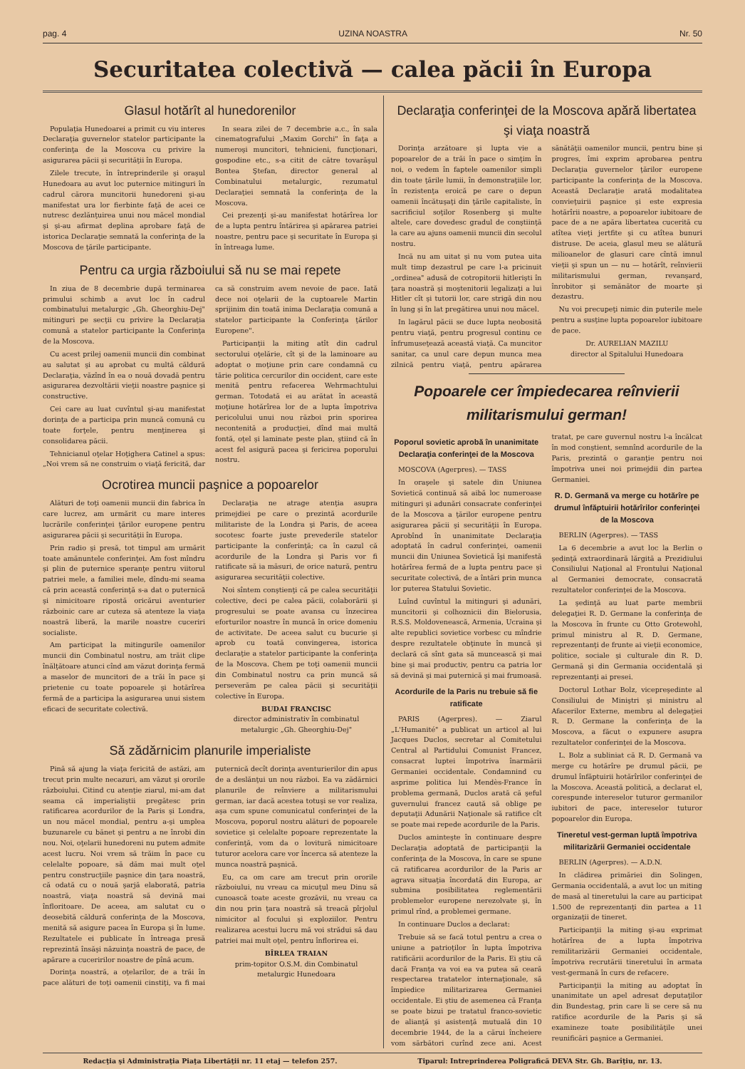pag. 4 UZINA NOASTRA Nr. 50
Securitatea colectivă — calea păcii în Europa
Glasul hotărît al hunedorenilor
Populaţia Hunedoarei a primit cu viu interes Declaraţia guvernelor statelor participante la conferinţa de la Moscova cu privire la asigurarea păcii şi securităţii în Europa.
Zilele trecute, în întreprinderile şi oraşul Hunedoara au avut loc puternice mitinguri în cadrul cărora muncitorii hunedoreni şi-au manifestat ura lor fierbinte faţă de acei ce nutresc dezlănţuirea unui nou măcel mondial şi şi-au afirmat deplina aprobare faţă de istorica Declaraţie semnată la conferinţa de la Moscova de ţările participante.
In seara zilei de 7 decembrie a.c., în sala cinematografului „Maxim Gorchi" în faţa a numeroşi muncitori, tehnicieni, funcţionari, gospodine etc., s-a citit de către tovarăşul Bontea Ştefan, director general al Combinatului metalurgic, rezumatul Declaraţiei semnată la conferinţa de la Moscova.
Cei prezenţi şi-au manifestat hotărîrea lor de a lupta pentru întărirea şi apărarea patriei noastre, pentru pace şi securitate în Europa şi în întreaga lume.
Pentru ca urgia războiului să nu se mai repete
In ziua de 8 decembrie după terminarea primului schimb a avut loc în cadrul combinatului metalurgic „Gh. Gheorghiu-Dej" mitinguri pe secţii cu privire la Declaraţia comună a statelor participante la Conferinţa de la Moscova.
Cu acest prilej oamenii muncii din combinat au salutat şi au aprobat cu multă căldură Declaraţia, văzînd în ea o nouă dovadă pentru asigurarea dezvoltării vieţii noastre paşnice şi constructive.
Cei care au luat cuvîntul şi-au manifestat dorinţa de a participa prin muncă comună cu toate forţele, pentru menţinerea şi consolidarea păcii.
Tehnicianul oţelar Hoţighera Catinel a spus: „Noi vrem să ne construim o viaţă fericită, dar ca să construim avem nevoie de pace. Iată dece noi oţelarii de la cuptoarele Martin sprijinim din toată inima Declaraţia comună a statelor participante la Conferinţa ţărilor Europene".
Participanţii la miting atît din cadrul sectorului oţelărie, cît şi de la laminoare au adoptat o moţiune prin care condamnă cu tărie politica cercurilor din occident, care este menită pentru refacerea Wehrmachtului german. Totodată ei au arătat în această moţiune hotărîrea lor de a lupta împotriva pericolului unui nou război prin sporirea necontenită a producţiei, dînd mai multă fontă, oţel şi laminate peste plan, ştiind că în acest fel asigură pacea şi fericirea poporului nostru.
Ocrotirea muncii paşnice a popoarelor
Alături de toţi oamenii muncii din fabrica în care lucrez, am urmărit cu mare interes lucrările conferinţei ţărilor europene pentru asigurarea păcii şi securităţii în Europa.
Prin radio şi presă, tot timpul am urmărit toate amănuntele conferinţei. Am fost mîndru şi plin de puternice speranţe pentru viitorul patriei mele, a familiei mele, dîndu-mi seama că prin această conferinţă s-a dat o puternică şi nimicitoare ripostă oricărui aventurier războinic care ar cuteza să atenteze la viaţa noastră liberă, la marile noastre cuceriri socialiste.
Am participat la mitingurile oamenilor muncii din Combinatul nostru, am trăit clipe înălţătoare atunci cînd am văzut dorinţa fermă a maselor de muncitori de a trăi în pace şi prietenie cu toate popoarele şi hotărîrea fermă de a participa la asigurarea unui sistem eficaci de securitate colectivă.
Declaraţia ne atrage atenţia asupra primejdiei pe care o prezintă acordurile militariste de la Londra şi Paris, de aceea socotesc foarte juste prevederile statelor participante la conferinţă; ca în cazul că acordurile de la Londra şi Paris vor fi ratificate să ia măsuri, de orice natură, pentru asigurarea securităţii colective.
Noi sîntem conştienţi că pe calea securităţii colective, deci pe calea păcii, colaborării şi progresului se poate avansa cu înzecirea eforturilor noastre în muncă în orice domeniu de activitate. De aceea salut cu bucurie şi aprob cu toată convingerea, istorica declaraţie a statelor participante la conferinţa de la Moscova. Chem pe toţi oamenii muncii din Combinatul nostru ca prin muncă să perseverăm pe calea păcii şi securităţii colective în Europa.
BUDAI FRANCISC
director administrativ în combinatul metalurgic „Gh. Gheorghiu-Dej"
Să zădărnicim planurile imperialiste
Pină să ajung la viaţa fericită de astăzi, am trecut prin multe necazuri, am văzut şi ororile războiului. Citind cu atenţie ziarul, mi-am dat seama că imperialiştii pregătesc prin ratificarea acordurilor de la Paris şi Londra, un nou măcel mondial, pentru a-şi umplea buzunarele cu bănet şi pentru a ne înrobi din nou. Noi, oţelarii hunedoreni nu putem admite acest lucru. Noi vrem să trăim în pace cu celelalte popoare, să dăm mai mult oţel pentru construcţiile paşnice din ţara noastră, că odată cu o nouă şarjă elaborată, patria noastră, viaţa noastră să devină mai înfloritoare. De aceea, am salutat cu o deosebită căldură conferinţa de la Moscova, menită să asigure pacea în Europa şi în lume. Rezultatele ei publicate în întreaga presă reprezintă însăşi năzuinţa noastră de pace, de apărare a cuceririlor noastre de pînă acum.
Dorinţa noastră, a oţelarilor, de a trăi în pace alături de toţi oamenii cinstiţi, va fi mai puternică decît dorinţa aventurierilor din apus de a deslănţui un nou război. Ea va zădărnici planurile de reînviere a militarismului german, iar dacă acestea totuşi se vor realiza, aşa cum spune comunicatul conferinţei de la Moscova, poporul nostru alături de popoarele sovietice şi celelalte popoare reprezentate la conferinţă, vom da o lovitură nimicitoare tuturor acelora care vor încerca să atenteze la munca noastră paşnică.
Eu, ca om care am trecut prin ororile războiului, nu vreau ca micuţul meu Dinu să cunoască toate aceste grozăvii, nu vreau ca din nou prin ţara noastră să treacă pîrjolul nimicitor al focului şi exploziilor. Pentru realizarea acestui lucru mă voi strădui să dau patriei mai mult oţel, pentru înflorirea ei.
BÎRLEA TRAIAN
prim-topitor O.S.M. din Combinatul metalurgic Hunedoara
Declaraţia conferinţei de la Moscova apără libertatea şi viaţa noastră
Dorinţa arzătoare şi lupta vie a popoarelor de a trăi în pace o simţim în noi, o vedem în faptele oamenilor simpli din toate ţările lumii, în demonstraţiile lor, în rezistenţa eroică pe care o depun oamenii încătuşaţi din ţările capitaliste, în sacrificiul soţilor Rosenberg şi multe altele, care dovedesc gradul de conştiinţă la care au ajuns oamenii muncii din secolul nostru.
Incă nu am uitat şi nu vom putea uita mult timp dezastrul pe care l-a pricinuit „ordinea" adusă de cotropitorii hitlerişti în ţara noastră şi moştenitorii legalizaţi a lui Hitler cît şi tutorii lor, care strigă din nou în lung şi în lat pregătirea unui nou măcel.
In lagărul păcii se duce lupta neobosită pentru viaţă, pentru progresul continu ce înfrumuseţează această viaţă. Ca muncitor sanitar, ca unul care depun munca mea zilnică pentru viaţă, pentru apărarea sănătăţii oamenilor muncii, pentru bine şi progres, îmi exprim aprobarea pentru Declaraţia guvernelor ţărilor europene participante la conferinţa de la Moscova. Această Declaraţie arată modalitatea convieţuirii paşnice şi este expresia hotărîrii noastre, a popoarelor iubitoare de pace de a ne apăra libertatea cucerită cu atîtea vieţi jertfite şi cu atîtea bunuri distruse. De aceia, glasul meu se alătură milioanelor de glasuri care cîntă imnul vieţii şi spun un — nu — hotărît, reînvierii militarismului german, revanşard, înrobitor şi semănător de moarte şi dezastru.
Nu voi precupeţi nimic din puterile mele pentru a susţine lupta popoarelor iubitoare de pace.
Dr. AURELIAN MAZILU
director al Spitalului Hunedoara
Popoarele cer împiedecarea reînvierii militarismului german!
Poporul sovietic aprobă în unanimitate Declaraţia conferinţei de la Moscova
MOSCOVA (Agerpres). — TASS
In oraşele şi satele din Uniunea Sovietică continuă să aibă loc numeroase mitinguri şi adunări consacrate conferinţei de la Moscova a ţărilor europene pentru asigurarea păcii şi securităţii în Europa. Aprobînd în unanimitate Declaraţia adoptată în cadrul conferinţei, oamenii muncii din Uniunea Sovietică îşi manifestă hotărîrea fermă de a lupta pentru pace şi securitate colectivă, de a întări prin munca lor puterea Statului Sovietic.
Luînd cuvîntul la mitinguri şi adunări, muncitorii şi colhoznicii din Bielorusia, R.S.S. Moldovenească, Armenia, Ucraina şi alte republici sovietice vorbesc cu mîndrie despre rezultatele obţinute în muncă şi declară că sînt gata să muncească şi mai bine şi mai productiv, pentru ca patria lor să devină şi mai puternică şi mai frumoasă.
Acordurile de la Paris nu trebuie să fie ratificate
PARIS (Agerpres). — Ziarul „L'Humanité" a publicat un articol al lui Jacques Duclos, secretar al Comitetului Central al Partidului Comunist Francez, consacrat luptei împotriva înarmării Germaniei occidentale. Condamnind cu asprime politica lui Mendès-France în problema germană, Duclos arată că şeful guvernului francez caută să oblige pe deputaţii Adunării Naţionale să ratifice cît se poate mai repede acordurile de la Paris.
Duclos aminteşte în continuare despre Declaraţia adoptată de participanţii la conferinţa de la Moscova, în care se spune că ratificarea acordurilor de la Paris ar agrava situaţia încordată din Europa, ar submina posibilitatea reglementării problemelor europene nerezolvate şi, în primul rînd, a problemei germane.
In continuare Duclos a declarat:
Trebuie să se facă totul pentru a crea o uniune a patrioţilor în lupta împotriva ratificării acordurilor de la Paris. Ei ştiu că dacă Franţa va voi ea va putea să ceară respectarea tratatelor internaţionale, să împiedice militarizarea Germaniei occidentale. Ei ştiu de asemenea că Franţa se poate bizui pe tratatul franco-sovietic de alianţă şi asistenţă mutuală din 10 decembrie 1944, de la a cărui încheiere vom sărbători curînd zece ani. Acest tratat, pe care guvernul nostru l-a încălcat în mod conştient, semnînd acordurile de la Paris, prezintă o garanţie pentru noi împotriva unei noi primejdii din partea Germaniei.
R. D. Germană va merge cu hotărîre pe drumul înfăptuirii hotărîrilor conferinţei de la Moscova
BERLIN (Agerpres). — TASS
La 6 decembrie a avut loc la Berlin o şedinţă extraordinară lărgită a Prezidiului Consiliului Naţional al Frontului Naţional al Germaniei democrate, consacrată rezultatelor conferinţei de la Moscova.
La şedinţă au luat parte membrii delegaţiei R. D. Germane la conferinţa de la Moscova în frunte cu Otto Grotewohl, primul ministru al R. D. Germane, reprezentanţi de frunte ai vieţii economice, politice, sociale şi culturale din R. D. Germană şi din Germania occidentală şi reprezentanţi ai presei.
Doctorul Lothar Bolz, vicepreşedinte al Consiliului de Miniştri şi ministru al Afacerilor Externe, membru al delegaţiei R. D. Germane la conferinţa de la Moscova, a făcut o expunere asupra rezultatelor conferinţei de la Moscova.
L. Bolz a subliniat că R. D. Germană va merge cu hotărîre pe drumul păcii, pe drumul înfăptuirii hotărîrilor conferinţei de la Moscova. Această politică, a declarat el, corespunde intereselor tuturor germanilor iubitori de pace, intereselor tuturor popoarelor din Europa.
Tineretul vest-german luptă împotriva militarizării Germaniei occidentale
BERLIN (Agerpres). — A.D.N.
In clădirea primăriei din Solingen, Germania occidentală, a avut loc un miting de masă al tineretului la care au participat 1.500 de reprezentanţi din partea a 11 organizaţii de tineret.
Participanţii la miting şi-au exprimat hotărîrea de a lupta împotriva remilitarizării Germaniei occidentale, împotriva recrutării tineretului în armata vest-germană în curs de refacere.
Participanţii la miting au adoptat în unanimitate un apel adresat deputaţilor din Bundestag, prin care li se cere să nu ratifice acordurile de la Paris şi să examineze toate posibilităţile unei reunificări paşnice a Germaniei.
Redacţia şi Administraţia Piaţa Libertăţii nr. 11 etaj — telefon 257. Tiparul: Intreprinderea Poligrafică DEVA Str. Gh. Barîţiu, nr. 13.